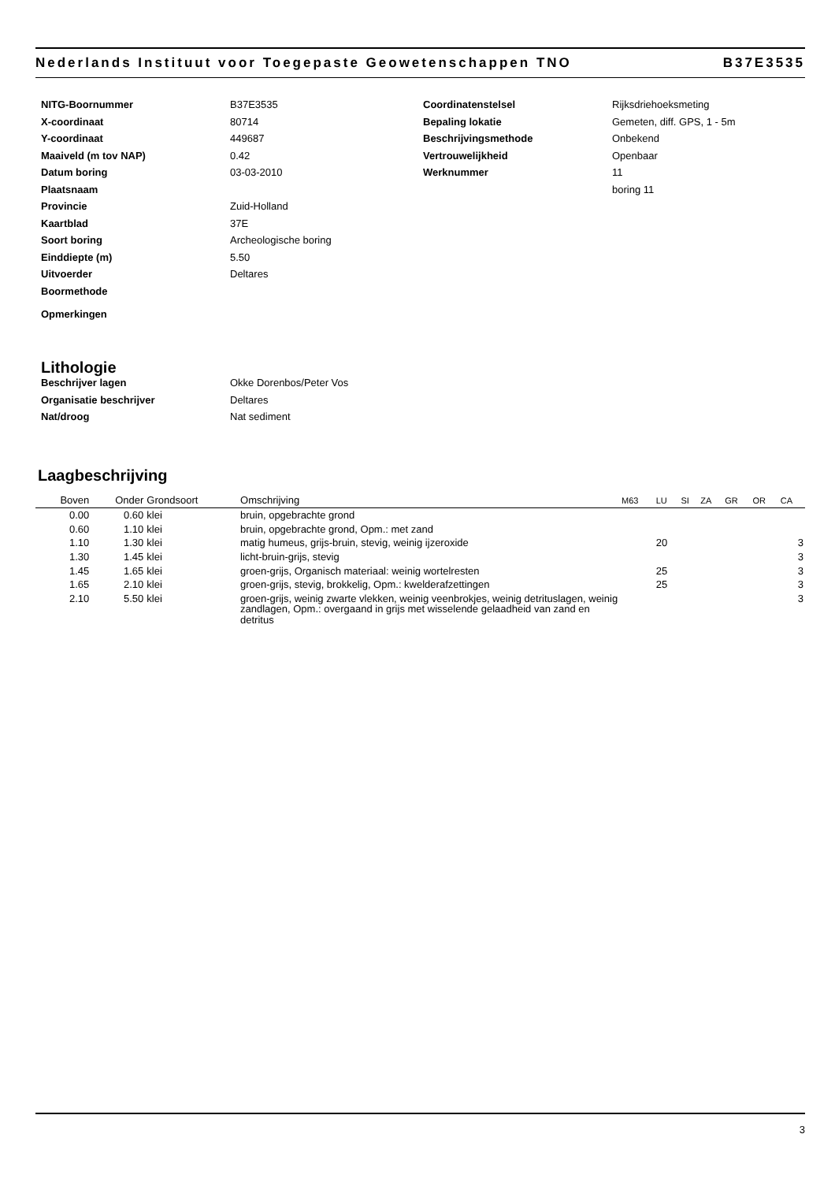Nederlands Instituut voor Toegepaste Geowetenschappen TNO B37E3535
NITG-Boornummer B37E3535
X-coordinaat 80714
Y-coordinaat 449687
Maaiveld (m tov NAP) 0.42
Datum boring 03-03-2010
Plaatsnaam
Provincie Zuid-Holland
Kaartblad 37E
Soort boring Archeologische boring
Einddiepte (m) 5.50
Uitvoerder Deltares
Boormethode
Opmerkingen
Coordinatenstelsel Rijksdriehoeksmeting
Bepaling lokatie Gemeten, diff. GPS, 1 - 5m
Beschrijvingsmethode Onbekend
Vertrouwelijkheid Openbaar
Werknummer 11
boring 11
Lithologie
Beschrijver lagen Okke Dorenbos/Peter Vos
Organisatie beschrijver Deltares
Nat/droog Nat sediment
Laagbeschrijving
| Boven | Onder | Grondsoort | Omschrijving | M63 | LU | SI | ZA | GR | OR | CA |
| --- | --- | --- | --- | --- | --- | --- | --- | --- | --- | --- |
| 0.00 | 0.60 | klei | bruin, opgebrachte grond | | | | | | | |
| 0.60 | 1.10 | klei | bruin, opgebrachte grond, Opm.: met zand | | | | | | | |
| 1.10 | 1.30 | klei | matig humeus, grijs-bruin, stevig, weinig ijzeroxide | | 20 | | | | | 3 |
| 1.30 | 1.45 | klei | licht-bruin-grijs, stevig | | | | | | | 3 |
| 1.45 | 1.65 | klei | groen-grijs, Organisch materiaal: weinig wortelresten | | 25 | | | | | 3 |
| 1.65 | 2.10 | klei | groen-grijs, stevig, brokkelig, Opm.: kwelderafzettingen | | 25 | | | | | 3 |
| 2.10 | 5.50 | klei | groen-grijs, weinig zwarte vlekken, weinig veenbrokjes, weinig detrituslagen, weinig zandlagen, Opm.: overgaand in grijs met wisselende gelaadheid van zand en detritus | | | | | | | 3 |
3